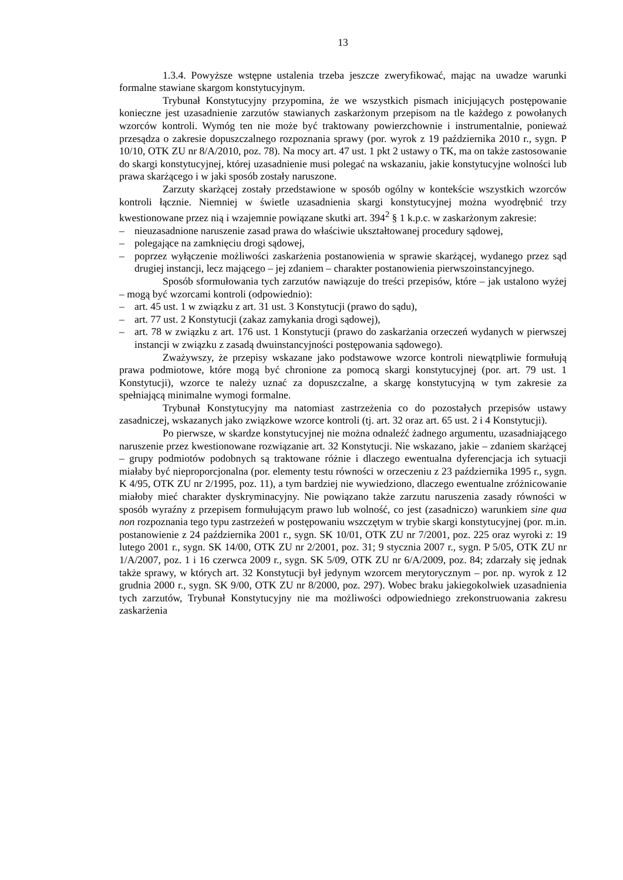13
1.3.4. Powyższe wstępne ustalenia trzeba jeszcze zweryfikować, mając na uwadze warunki formalne stawiane skargom konstytucyjnym.
Trybunał Konstytucyjny przypomina, że we wszystkich pismach inicjujących postępowanie konieczne jest uzasadnienie zarzutów stawianych zaskarżonym przepisom na tle każdego z powołanych wzorców kontroli. Wymóg ten nie może być traktowany powierzchownie i instrumentalnie, ponieważ przesądza o zakresie dopuszczalnego rozpoznania sprawy (por. wyrok z 19 października 2010 r., sygn. P 10/10, OTK ZU nr 8/A/2010, poz. 78). Na mocy art. 47 ust. 1 pkt 2 ustawy o TK, ma on także zastosowanie do skargi konstytucyjnej, której uzasadnienie musi polegać na wskazaniu, jakie konstytucyjne wolności lub prawa skarżącego i w jaki sposób zostały naruszone.
Zarzuty skarżącej zostały przedstawione w sposób ogólny w kontekście wszystkich wzorców kontroli łącznie. Niemniej w świetle uzasadnienia skargi konstytucyjnej można wyodrębnić trzy kwestionowane przez nią i wzajemnie powiązane skutki art. 394<sup>2</sup> § 1 k.p.c. w zaskarżonym zakresie:
– nieuzasadnione naruszenie zasad prawa do właściwie ukształtowanej procedury sądowej,
– polegające na zamknięciu drogi sądowej,
– poprzez wyłączenie możliwości zaskarżenia postanowienia w sprawie skarżącej, wydanego przez sąd drugiej instancji, lecz mającego – jej zdaniem – charakter postanowienia pierwszoinstancyjnego.
Sposób sformułowania tych zarzutów nawiązuje do treści przepisów, które – jak ustalono wyżej – mogą być wzorcami kontroli (odpowiednio):
– art. 45 ust. 1 w związku z art. 31 ust. 3 Konstytucji (prawo do sądu),
– art. 77 ust. 2 Konstytucji (zakaz zamykania drogi sądowej),
– art. 78 w związku z art. 176 ust. 1 Konstytucji (prawo do zaskarżania orzeczeń wydanych w pierwszej instancji w związku z zasadą dwuinstancyjności postępowania sądowego).
Zważywszy, że przepisy wskazane jako podstawowe wzorce kontroli niewątpliwie formułują prawa podmiotowe, które mogą być chronione za pomocą skargi konstytucyjnej (por. art. 79 ust. 1 Konstytucji), wzorce te należy uznać za dopuszczalne, a skargę konstytucyjną w tym zakresie za spełniającą minimalne wymogi formalne.
Trybunał Konstytucyjny ma natomiast zastrzeżenia co do pozostałych przepisów ustawy zasadniczej, wskazanych jako związkowe wzorce kontroli (tj. art. 32 oraz art. 65 ust. 2 i 4 Konstytucji).
Po pierwsze, w skardze konstytucyjnej nie można odnaleźć żadnego argumentu, uzasadniającego naruszenie przez kwestionowane rozwiązanie art. 32 Konstytucji. Nie wskazano, jakie – zdaniem skarżącej – grupy podmiotów podobnych są traktowane różnie i dlaczego ewentualna dyferencjacja ich sytuacji miałaby być nieproporcjonalna (por. elementy testu równości w orzeczeniu z 23 października 1995 r., sygn. K 4/95, OTK ZU nr 2/1995, poz. 11), a tym bardziej nie wywiedziono, dlaczego ewentualne zróżnicowanie miałoby mieć charakter dyskryminacyjny. Nie powiązano także zarzutu naruszenia zasady równości w sposób wyraźny z przepisem formułującym prawo lub wolność, co jest (zasadniczo) warunkiem sine qua non rozpoznania tego typu zastrzeżeń w postępowaniu wszczętym w trybie skargi konstytucyjnej (por. m.in. postanowienie z 24 października 2001 r., sygn. SK 10/01, OTK ZU nr 7/2001, poz. 225 oraz wyroki z: 19 lutego 2001 r., sygn. SK 14/00, OTK ZU nr 2/2001, poz. 31; 9 stycznia 2007 r., sygn. P 5/05, OTK ZU nr 1/A/2007, poz. 1 i 16 czerwca 2009 r., sygn. SK 5/09, OTK ZU nr 6/A/2009, poz. 84; zdarzały się jednak także sprawy, w których art. 32 Konstytucji był jedynym wzorcem merytorycznym – por. np. wyrok z 12 grudnia 2000 r., sygn. SK 9/00, OTK ZU nr 8/2000, poz. 297). Wobec braku jakiegokolwiek uzasadnienia tych zarzutów, Trybunał Konstytucyjny nie ma możliwości odpowiedniego zrekonstruowania zakresu zaskarżenia